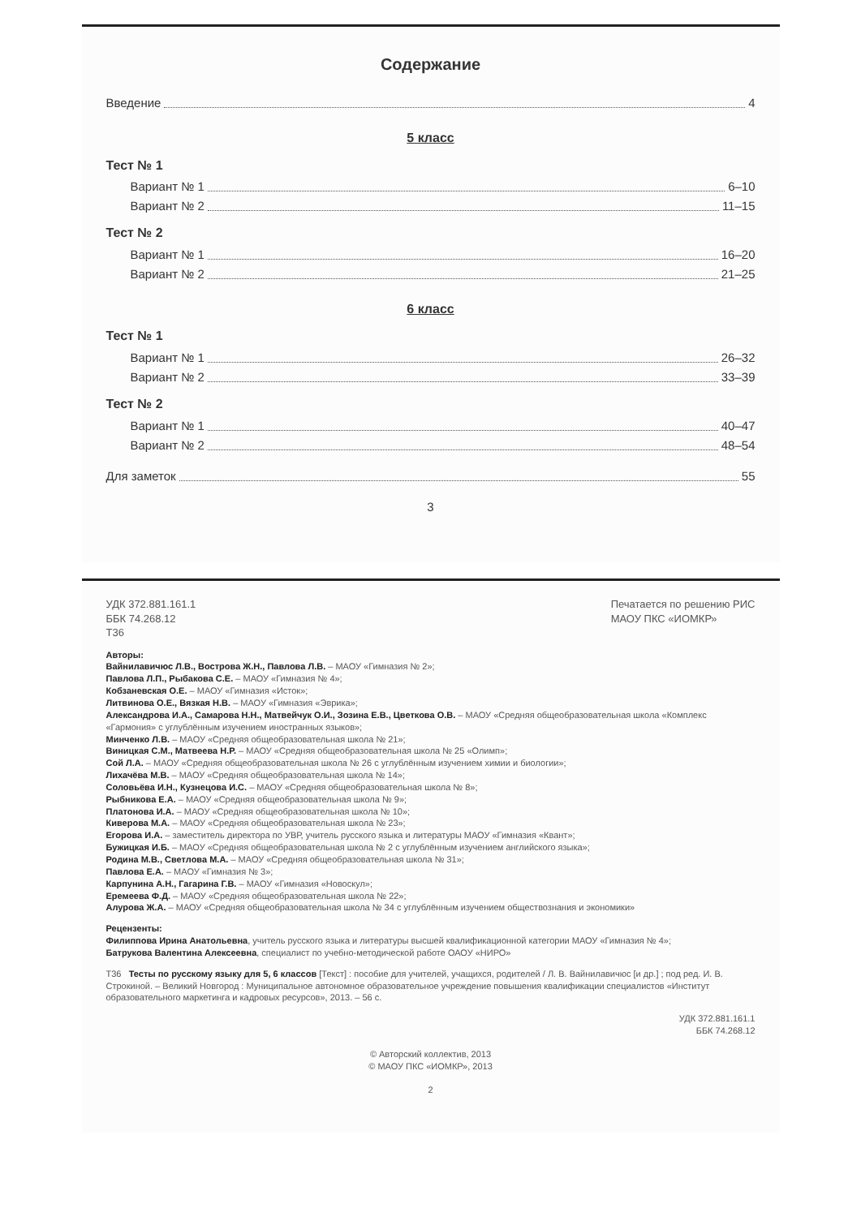Содержание
Введение 4
5 класс
Тест № 1
Вариант № 1 6–10
Вариант № 2 11–15
Тест № 2
Вариант № 1 16–20
Вариант № 2 21–25
6 класс
Тест № 1
Вариант № 1 26–32
Вариант № 2 33–39
Тест № 2
Вариант № 1 40–47
Вариант № 2 48–54
Для заметок 55
3
УДК 372.881.161.1
ББК 74.268.12
Т36
Печатается по решению РИС
МАОУ ПКС «ИОМКР»
Авторы:
Вайнилавичюс Л.В., Вострова Ж.Н., Павлова Л.В. – МАОУ «Гимназия № 2»;
Павлова Л.П., Рыбакова С.Е. – МАОУ «Гимназия № 4»;
Кобзаневская О.Е. – МАОУ «Гимназия «Исток»;
Литвинова О.Е., Вязкая Н.В. – МАОУ «Гимназия «Эврика»;
Александрова И.А., Самарова Н.Н., Матвейчук О.И., Зозина Е.В., Цветкова О.В. – МАОУ «Средняя общеобразовательная школа «Комплекс «Гармония» с углублённым изучением иностранных языков»;
Минченко Л.В. – МАОУ «Средняя общеобразовательная школа № 21»;
Виницкая С.М., Матвеева Н.Р. – МАОУ «Средняя общеобразовательная школа № 25 «Олимп»;
Сой Л.А. – МАОУ «Средняя общеобразовательная школа № 26 с углублённым изучением химии и биологии»;
Лихачёва М.В. – МАОУ «Средняя общеобразовательная школа № 14»;
Соловьёва И.Н., Кузнецова И.С. – МАОУ «Средняя общеобразовательная школа № 8»;
Рыбникова Е.А. – МАОУ «Средняя общеобразовательная школа № 9»;
Платонова И.А. – МАОУ «Средняя общеобразовательная школа № 10»;
Киверова М.А. – МАОУ «Средняя общеобразовательная школа № 23»;
Егорова И.А. – заместитель директора по УВР, учитель русского языка и литературы МАОУ «Гимназия «Квант»;
Бужицкая И.Б. – МАОУ «Средняя общеобразовательная школа № 2 с углублённым изучением английского языка»;
Родина М.В., Светлова М.А. – МАОУ «Средняя общеобразовательная школа № 31»;
Павлова Е.А. – МАОУ «Гимназия № 3»;
Карпунина А.Н., Гагарина Г.В. – МАОУ «Гимназия «Новоскул»;
Еремеева Ф.Д. – МАОУ «Средняя общеобразовательная школа № 22»;
Алурова Ж.А. – МАОУ «Средняя общеобразовательная школа № 34 с углублённым изучением обществознания и экономики»
Рецензенты:
Филиппова Ирина Анатольевна, учитель русского языка и литературы высшей квалификационной категории МАОУ «Гимназия № 4»;
Батрукова Валентина Алексеевна, специалист по учебно-методической работе ОАОУ «НИРО»
Т36 Тесты по русскому языку для 5, 6 классов [Текст] : пособие для учителей, учащихся, родителей / Л. В. Вайнилавичюс [и др.] ; под ред. И. В. Строкиной. – Великий Новгород : Муниципальное автономное образовательное учреждение повышения квалификации специалистов «Институт образовательного маркетинга и кадровых ресурсов», 2013. – 56 с.
УДК 372.881.161.1
ББК 74.268.12
© Авторский коллектив, 2013
© МАОУ ПКС «ИОМКР», 2013
2